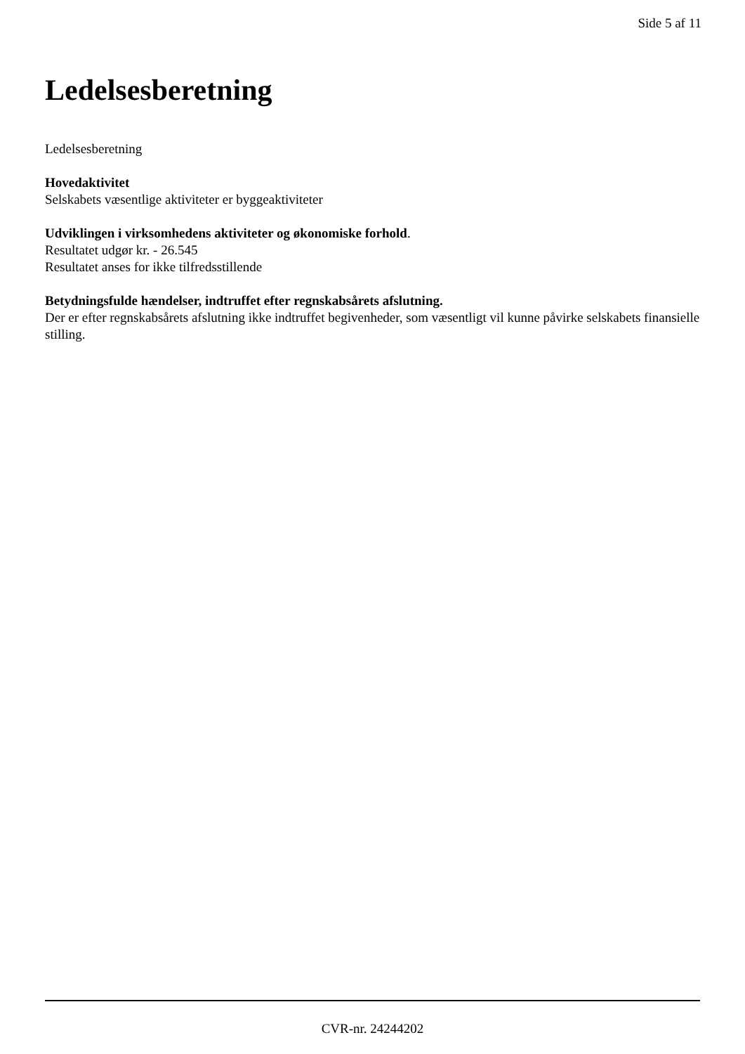Side 5 af 11
Ledelsesberetning
Ledelsesberetning
Hovedaktivitet
Selskabets væsentlige aktiviteter er byggeaktiviteter
Udviklingen i virksomhedens aktiviteter og økonomiske forhold.
Resultatet udgør kr. - 26.545
Resultatet anses for ikke tilfredsstillende
Betydningsfulde hændelser, indtruffet efter regnskabsårets afslutning.
Der er efter regnskabsårets afslutning ikke indtruffet begivenheder, som væsentligt vil kunne påvirke selskabets finansielle stilling.
CVR-nr. 24244202